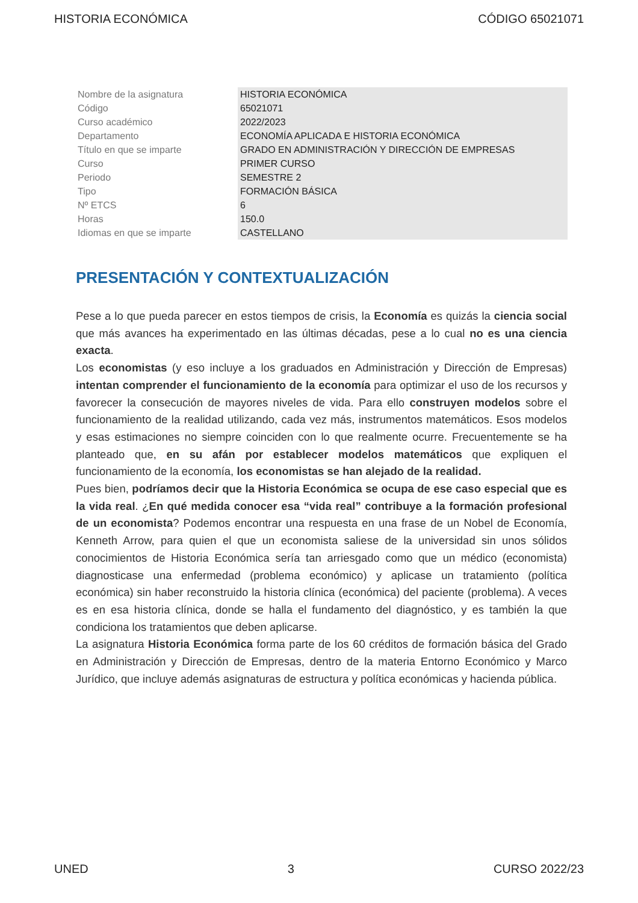HISTORIA ECONÓMICA CÓDIGO 65021071
| Nombre de la asignatura | HISTORIA ECONÓMICA |
| Código | 65021071 |
| Curso académico | 2022/2023 |
| Departamento | ECONOMÍA APLICADA E HISTORIA ECONÓMICA |
| Título en que se imparte | GRADO EN ADMINISTRACIÓN Y DIRECCIÓN DE EMPRESAS |
| Curso | PRIMER CURSO |
| Periodo | SEMESTRE 2 |
| Tipo | FORMACIÓN BÁSICA |
| Nº ETCS | 6 |
| Horas | 150.0 |
| Idiomas en que se imparte | CASTELLANO |
PRESENTACIÓN Y CONTEXTUALIZACIÓN
Pese a lo que pueda parecer en estos tiempos de crisis, la Economía es quizás la ciencia social que más avances ha experimentado en las últimas décadas, pese a lo cual no es una ciencia exacta.
Los economistas (y eso incluye a los graduados en Administración y Dirección de Empresas) intentan comprender el funcionamiento de la economía para optimizar el uso de los recursos y favorecer la consecución de mayores niveles de vida. Para ello construyen modelos sobre el funcionamiento de la realidad utilizando, cada vez más, instrumentos matemáticos. Esos modelos y esas estimaciones no siempre coinciden con lo que realmente ocurre. Frecuentemente se ha planteado que, en su afán por establecer modelos matemáticos que expliquen el funcionamiento de la economía, los economistas se han alejado de la realidad.
Pues bien, podríamos decir que la Historia Económica se ocupa de ese caso especial que es la vida real. ¿En qué medida conocer esa “vida real” contribuye a la formación profesional de un economista? Podemos encontrar una respuesta en una frase de un Nobel de Economía, Kenneth Arrow, para quien el que un economista saliese de la universidad sin unos sólidos conocimientos de Historia Económica sería tan arriesgado como que un médico (economista) diagnosticase una enfermedad (problema económico) y aplicase un tratamiento (política económica) sin haber reconstruido la historia clínica (económica) del paciente (problema). A veces es en esa historia clínica, donde se halla el fundamento del diagnóstico, y es también la que condiciona los tratamientos que deben aplicarse.
La asignatura Historia Económica forma parte de los 60 créditos de formación básica del Grado en Administración y Dirección de Empresas, dentro de la materia Entorno Económico y Marco Jurídico, que incluye además asignaturas de estructura y política económicas y hacienda pública.
UNED 3 CURSO 2022/23